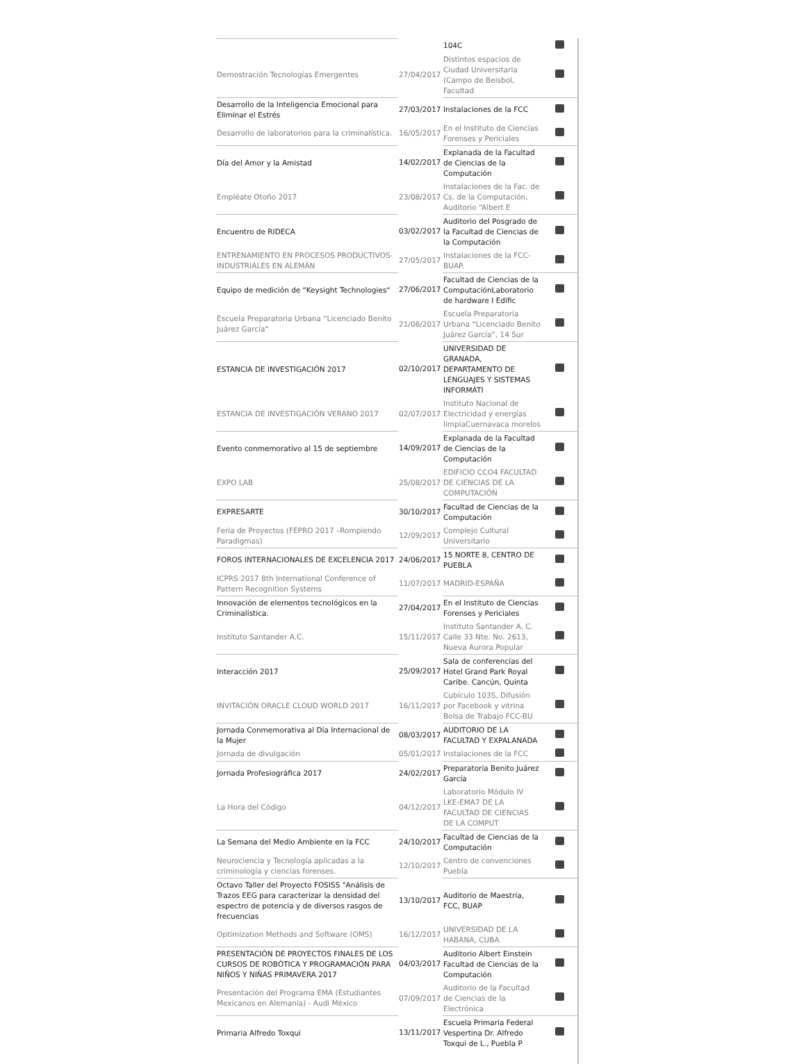| | | 104C | |
| Demostración Tecnologías Emergentes | 27/04/2017 | Distintos espacios de Ciudad Universitaria (Campo de Beisbol, Facultad | |
| Desarrollo de la Inteligencia Emocional para Eliminar el Estrés | 27/03/2017 | Instalaciones de la FCC | |
| Desarrollo de laboratorios para la criminalística. | 16/05/2017 | En el Instituto de Ciencias Forenses y Periciales | |
| Día del Amor y la Amistad | 14/02/2017 | Explanada de la Facultad de Ciencias de la Computación | |
| Empléate Otoño 2017 | 23/08/2017 | Instalaciones de la Fac. de Cs. de la Computación, Auditorio “Albert E | |
| Encuentro de RIDECA | 03/02/2017 | Auditorio del Posgrado de la Facultad de Ciencias de la Computación | |
| ENTRENAMIENTO EN PROCESOS PRODUCTIVOS-INDUSTRIALES EN ALEMÀN | 27/05/2017 | Instalaciones de la FCC-BUAP. | |
| Equipo de medición de “Keysight Technologies“ | 27/06/2017 | Facultad de Ciencias de la ComputaciónLaboratorio de hardware I Edific | |
| Escuela Preparatoria Urbana “Licenciado Benito Juárez García“ | 21/08/2017 | Escuela Preparatoria Urbana “Licenciado Benito Juárez García”, 14 Sur | |
| ESTANCIA DE INVESTIGACIÓN 2017 | 02/10/2017 | UNIVERSIDAD DE GRANADA, DEPARTAMENTO DE LENGUAJES Y SISTEMAS INFORMÁTI | |
| ESTANCIA DE INVESTIGACIÓN VERANO 2017 | 02/07/2017 | Instituto Nacional de Electricidad y energías limpiaCuernavaca morelos | |
| Evento conmemorativo al 15 de septiembre | 14/09/2017 | Explanada de la Facultad de Ciencias de la Computación | |
| EXPO LAB | 25/08/2017 | EDIFICIO CCO4 FACULTAD DE CIENCIAS DE LA COMPUTACIÓN | |
| EXPRESARTE | 30/10/2017 | Facultad de Ciencias de la Computación | |
| Feria de Proyectos (FEPRO 2017 –Rompiendo Paradigmas) | 12/09/2017 | Complejo Cultural Universitario | |
| FOROS INTERNACIONALES DE EXCELENCIA 2017 | 24/06/2017 | 15 NORTE 8, CENTRO DE PUEBLA | |
| ICPRS 2017 8th International Conference of Pattern Recognition Systems | 11/07/2017 | MADRID-ESPAÑA | |
| Innovación de elementos tecnológicos en la Criminalística. | 27/04/2017 | En el Instituto de Ciencias Forenses y Periciales | |
| Instituto Santander A.C. | 15/11/2017 | Instituto Santander A. C. Calle 33 Nte. No. 2613, Nueva Aurora Popular | |
| Interacción 2017 | 25/09/2017 | Sala de conferencias del Hotel Grand Park Royal Caribe. Cancún, Quinta | |
| INVITACIÓN ORACLE CLOUD WORLD 2017 | 16/11/2017 | Cubículo 103S, Difusión por Facebook y vitrina Bolsa de Trabajo FCC-BU | |
| Jornada Conmemorativa al Día Internacional de la Mujer | 08/03/2017 | AUDITORIO DE LA FACULTAD Y EXPALANADA | |
| Jornada de divulgación | 05/01/2017 | Instalaciones de la FCC | |
| Jornada Profesiográfica 2017 | 24/02/2017 | Preparatoria Benito Juárez García | |
| La Hora del Código | 04/12/2017 | Laboratorio Módulo IV LKE-EMA7 DE LA FACULTAD DE CIENCIAS DE LA COMPUT | |
| La Semana del Medio Ambiente en la FCC | 24/10/2017 | Facultad de Ciencias de la Computación | |
| Neurociencia y Tecnología aplicadas a la criminología y ciencias forenses. | 12/10/2017 | Centro de convenciones Puebla | |
| Octavo Taller del Proyecto FOSISS "Análisis de Trazos EEG para caracterizar la densidad del espectro de potencia y de diversos rasgos de frecuencias | 13/10/2017 | Auditorio de Maestría, FCC, BUAP | |
| Optimization Methods and Software (OMS) | 16/12/2017 | UNIVERSIDAD DE LA HABANA, CUBA | |
| PRESENTACIÓN DE PROYECTOS FINALES DE LOS CURSOS DE ROBÓTICA Y PROGRAMACIÓN PARA NIÑOS Y NIÑAS PRIMAVERA 2017 | 04/03/2017 | Auditorio Albert Einstein Facultad de Ciencias de la Computación | |
| Presentación del Programa EMA (Estudiantes Mexicanos en Alemania) - Audi México | 07/09/2017 | Auditorio de la Facultad de Ciencias de la Electrónica | |
| Primaria Alfredo Toxqui | 13/11/2017 | Escuela Primaria Federal Vespertina Dr. Alfredo Toxqui de L., Puebla P | |